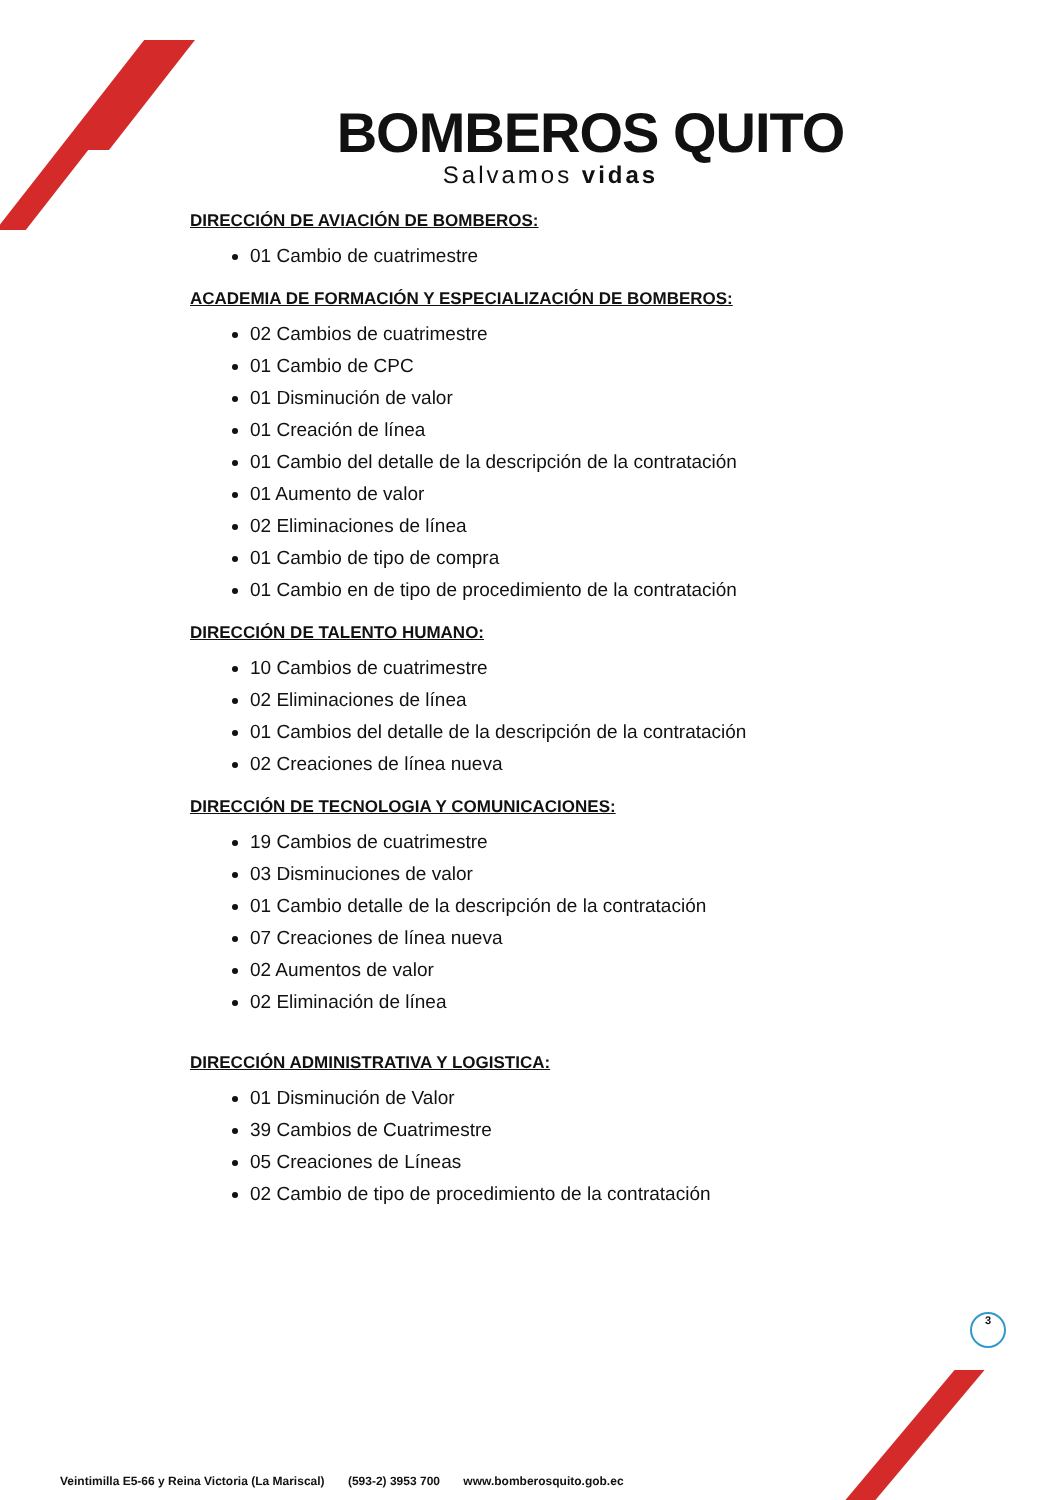BOMBEROS QUITO
Salvamos vidas
DIRECCIÓN DE AVIACIÓN DE BOMBEROS:
01 Cambio de cuatrimestre
ACADEMIA DE FORMACIÓN Y ESPECIALIZACIÓN DE BOMBEROS:
02 Cambios de cuatrimestre
01 Cambio de CPC
01 Disminución de valor
01 Creación de línea
01 Cambio del detalle de la descripción de la contratación
01 Aumento de valor
02 Eliminaciones de línea
01 Cambio de tipo de compra
01 Cambio en de tipo de procedimiento de la contratación
DIRECCIÓN DE TALENTO HUMANO:
10 Cambios de cuatrimestre
02 Eliminaciones de línea
01 Cambios del detalle de la descripción de la contratación
02 Creaciones de línea nueva
DIRECCIÓN DE TECNOLOGIA Y COMUNICACIONES:
19 Cambios de cuatrimestre
03 Disminuciones de valor
01 Cambio detalle de la descripción de la contratación
07 Creaciones de línea nueva
02 Aumentos de valor
02 Eliminación de línea
DIRECCIÓN ADMINISTRATIVA Y LOGISTICA:
01 Disminución de Valor
39 Cambios de Cuatrimestre
05 Creaciones de Líneas
02 Cambio de tipo de procedimiento de la contratación
3
Veintimilla E5-66 y Reina Victoria (La Mariscal) (593-2) 3953 700 www.bomberosquito.gob.ec